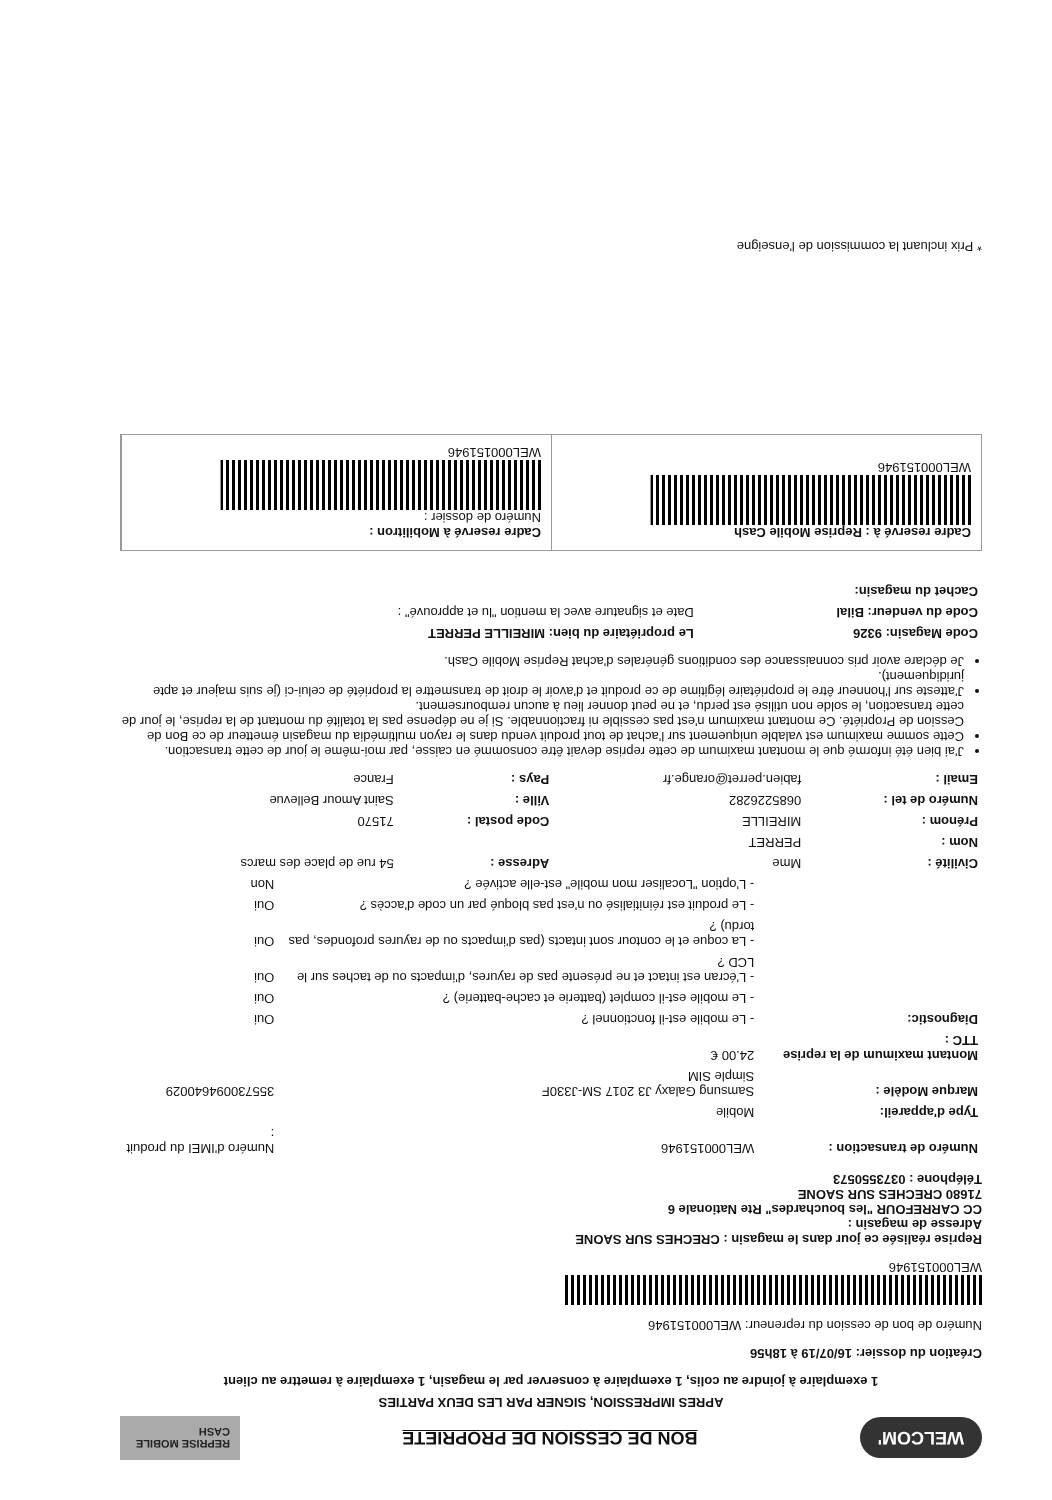WELCOM'
BON DE CESSION DE PROPRIETE
REPRISE MOBILE CASH
APRES IMPRESSION, SIGNER PAR LES DEUX PARTIES
1 exemplaire à joindre au colis, 1 exemplaire à conserver par le magasin, 1 exemplaire à remettre au client
Création du dossier: 16/07/19 à 18h56
Numéro de bon de cession du repreneur: WEL000151946
WEL000151946
Reprise réalisée ce jour dans le magasin : CRECHES SUR SAONE
Adresse de magasin :
CC CARREFOUR "les bouchardes" Rte Nationale 6
71680 CRECHES SUR SAONE
Téléphone : 0373550573
| Numéro de transaction : | WEL000151946 | Numéro d'IMEI du produit : |
| Type d'appareil: | Mobile | |
| Marque Modèle : | Samsung Galaxy J3 2017 SM-J330F Simple SIM | 355730094640029 |
| Montant maximum de la reprise TTC : | 24.00 € | |
| Diagnostic: | - Le mobile est-il fonctionnel ? | Oui |
| | - Le mobile est-il complet (batterie et cache-batterie) ? | Oui |
| | - L'écran est intact et ne présente pas de rayures, d'impacts ou de taches sur le LCD ? | Oui |
| | - La coque et le contour sont intacts (pas d'impacts ou de rayures profondes, pas tordu) ? | Oui |
| | - Le produit est réinitialisé ou n'est pas bloqué par un code d'accès ? | Oui |
| | - L'option "Localiser mon mobile" est-elle activée ? | Non |
| Civilité : | Mme | Adresse : | 54 rue de place des marcs |
| Nom : | PERRET | | |
| Prénom : | MIREILLE | Code postal : | 71570 |
| Numéro de tel : | 0685226282 | Ville : | Saint Amour Bellevue |
| Email : | fabien.perret@orange.fr | Pays : | France |
J'ai bien été informé que le montant maximum de cette reprise devait être consommé en caisse, par moi-même le jour de cette transaction.
Cette somme maximum est valable uniquement sur l'achat de tout produit vendu dans le rayon multimédia du magasin émetteur de ce Bon de Cession de Propriété. Ce montant maximum n'est pas cessible ni fractionnable. Si je ne dépense pas la totalité du montant de la reprise, le jour de cette transaction, le solde non utilisé est perdu, et ne peut donner lieu à aucun remboursement.
J'atteste sur l'honneur être le propriétaire légitime de ce produit et d'avoir le droit de transmettre la propriété de celui-ci (je suis majeur et apte juridiquement).
Je déclare avoir pris connaissance des conditions générales d'achat Reprise Mobile Cash.
| Code Magasin: 9326 | Le propriétaire du bien: MIREILLE PERRET |
| Code du vendeur: Bilal | Date et signature avec la mention "lu et approuvé" : |
| Cachet du magasin: | |
Cadre reservé à : Reprise Mobile Cash
WEL000151946
Cadre reservé à Mobilitron :
Numéro de dossier :
WEL000151946
* Prix incluant la commission de l'enseigne